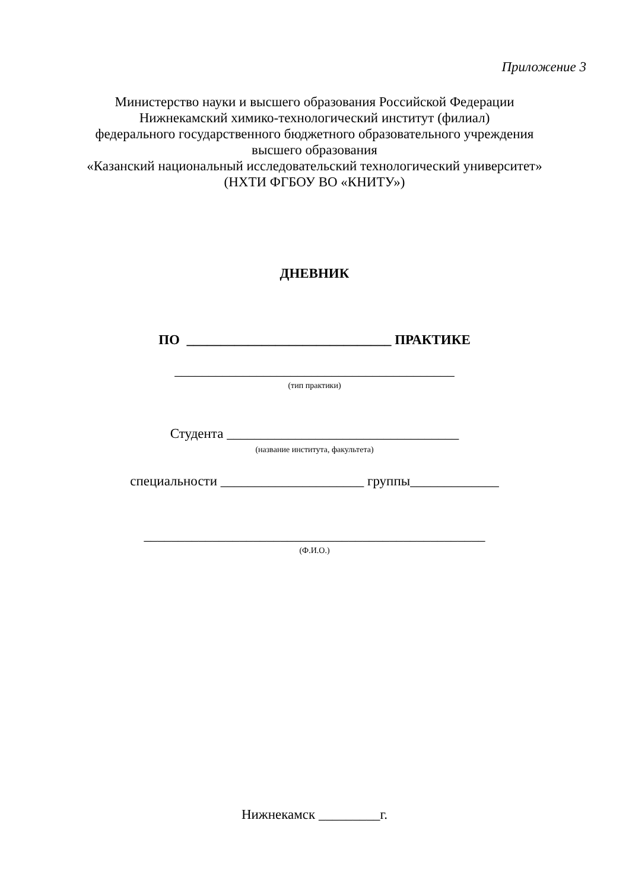Приложение 3
Министерство науки и высшего образования Российской Федерации
Нижнекамский химико-технологический институт (филиал)
федерального государственного бюджетного образовательного учреждения
высшего образования
«Казанский национальный исследовательский технологический университет»
(НХТИ ФГБОУ ВО «КНИТУ»)
ДНЕВНИК
ПО ______________________________ ПРАКТИКЕ
_________________________________________
(тип практики)
Студента __________________________________
(название института, факультета)
специальности _____________________ группы_____________
__________________________________________________
(Ф.И.О.)
Нижнекамск _________г.